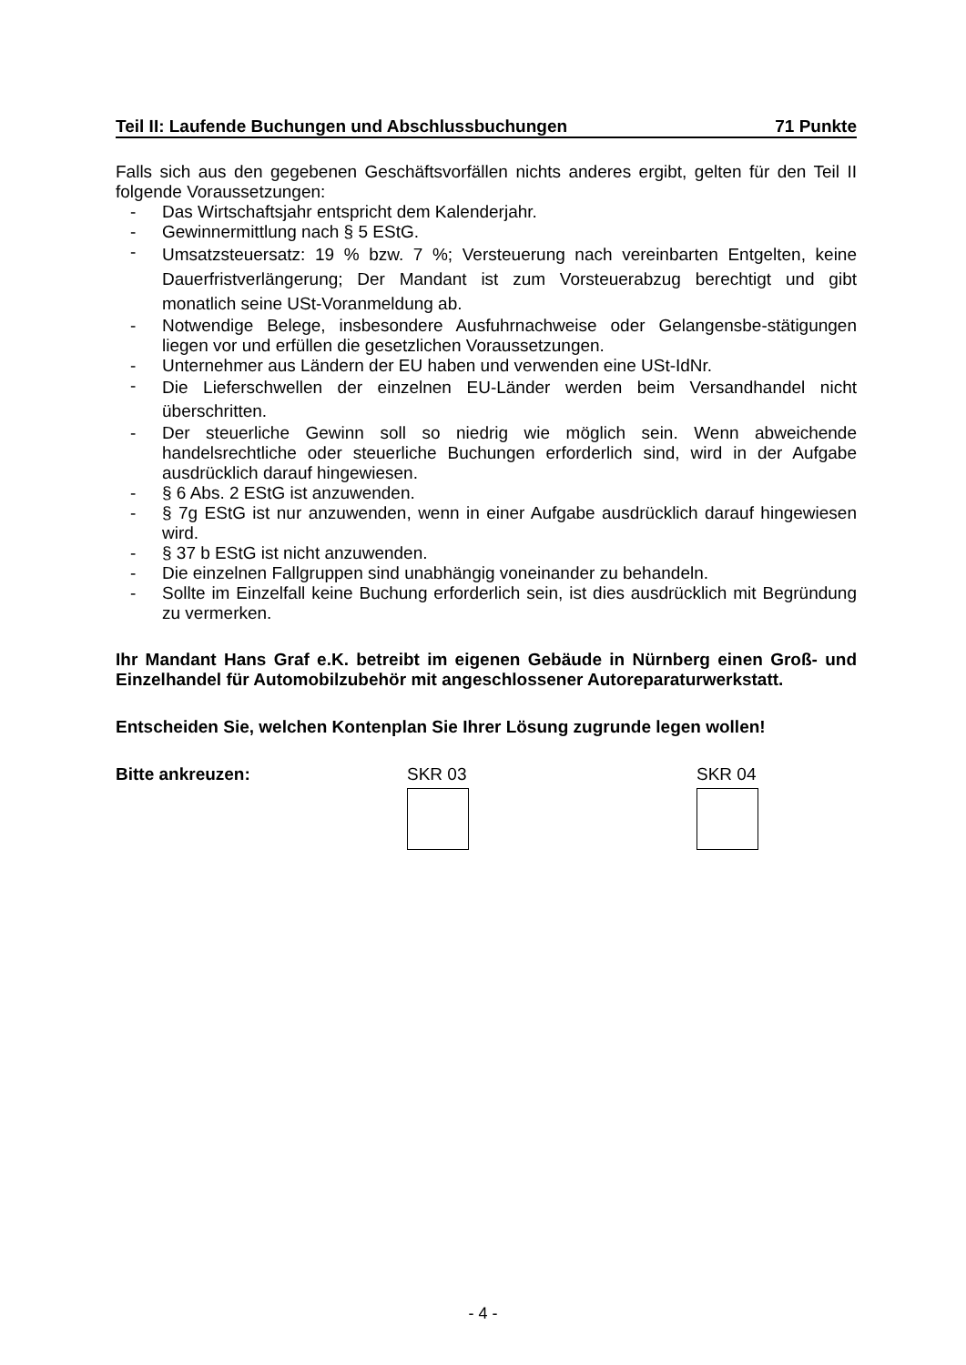Teil II: Laufende Buchungen und Abschlussbuchungen 71 Punkte
Falls sich aus den gegebenen Geschäftsvorfällen nichts anderes ergibt, gelten für den Teil II folgende Voraussetzungen:
- Das Wirtschaftsjahr entspricht dem Kalenderjahr.
- Gewinnermittlung nach § 5 EStG.
- Umsatzsteuersatz: 19 % bzw. 7 %; Versteuerung nach vereinbarten Entgelten, keine Dauerfristverlängerung; Der Mandant ist zum Vorsteuerabzug berechtigt und gibt monatlich seine USt-Voranmeldung ab.
- Notwendige Belege, insbesondere Ausfuhrnachweise oder Gelangensbe-stätigungen liegen vor und erfüllen die gesetzlichen Voraussetzungen.
- Unternehmer aus Ländern der EU haben und verwenden eine USt-IdNr.
- Die Lieferschwellen der einzelnen EU-Länder werden beim Versandhandel nicht überschritten.
- Der steuerliche Gewinn soll so niedrig wie möglich sein. Wenn abweichende handelsrechtliche oder steuerliche Buchungen erforderlich sind, wird in der Aufgabe ausdrücklich darauf hingewiesen.
- § 6 Abs. 2 EStG ist anzuwenden.
- § 7g EStG ist nur anzuwenden, wenn in einer Aufgabe ausdrücklich darauf hingewiesen wird.
- § 37 b EStG ist nicht anzuwenden.
- Die einzelnen Fallgruppen sind unabhängig voneinander zu behandeln.
- Sollte im Einzelfall keine Buchung erforderlich sein, ist dies ausdrücklich mit Begründung zu vermerken.
Ihr Mandant Hans Graf e.K. betreibt im eigenen Gebäude in Nürnberg einen Groß- und Einzelhandel für Automobilzubehör mit angeschlossener Autoreparaturwerkstatt.
Entscheiden Sie, welchen Kontenplan Sie Ihrer Lösung zugrunde legen wollen!
Bitte ankreuzen: SKR 03 SKR 04
- 4 -